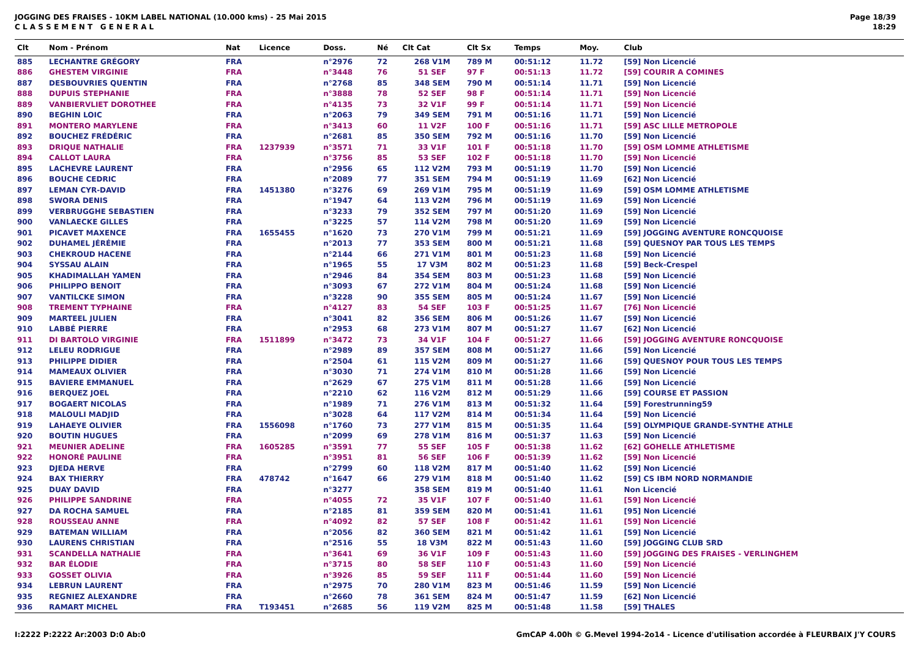JOGGING DES FRAISES - 10KM LABEL NATIONAL (10.000 kms) - 25 Mai 2015
C L A S S E M E N T G E N E R A L
Page 18/39
18:29
| Clt | Nom - Prénom | Nat | Licence | Doss. | Né | Clt Cat | Clt Sx | Temps | Moy. | Club |
| --- | --- | --- | --- | --- | --- | --- | --- | --- | --- | --- |
| 885 | LECHANTRE GRÉGORY | FRA | | n°2976 | 72 | 268 V1M | 789 M | 00:51:12 | 11.72 | [59] Non Licencié |
| 886 | GHESTEM VIRGINIE | FRA | | n°3448 | 76 | 51 SEF | 97 F | 00:51:13 | 11.72 | [59] COURIR A COMINES |
| 887 | DESBOUVRIES QUENTIN | FRA | | n°2768 | 85 | 348 SEM | 790 M | 00:51:14 | 11.71 | [59] Non Licencié |
| 888 | DUPUIS STEPHANIE | FRA | | n°3888 | 78 | 52 SEF | 98 F | 00:51:14 | 11.71 | [59] Non Licencié |
| 889 | VANBIERVLIET DOROTHEE | FRA | | n°4135 | 73 | 32 V1F | 99 F | 00:51:14 | 11.71 | [59] Non Licencié |
| 890 | BEGHIN LOIC | FRA | | n°2063 | 79 | 349 SEM | 791 M | 00:51:16 | 11.71 | [59] Non Licencié |
| 891 | MONTERO MARYLENE | FRA | | n°3413 | 60 | 11 V2F | 100 F | 00:51:16 | 11.71 | [59] ASC LILLE METROPOLE |
| 892 | BOUCHEZ FRÉDÉRIC | FRA | | n°2681 | 85 | 350 SEM | 792 M | 00:51:16 | 11.70 | [59] Non Licencié |
| 893 | DRIQUE NATHALIE | FRA | 1237939 | n°3571 | 71 | 33 V1F | 101 F | 00:51:18 | 11.70 | [59] OSM LOMME ATHLETISME |
| 894 | CALLOT LAURA | FRA | | n°3756 | 85 | 53 SEF | 102 F | 00:51:18 | 11.70 | [59] Non Licencié |
| 895 | LACHEVRE LAURENT | FRA | | n°2956 | 65 | 112 V2M | 793 M | 00:51:19 | 11.70 | [59] Non Licencié |
| 896 | BOUCHE CEDRIC | FRA | | n°2089 | 77 | 351 SEM | 794 M | 00:51:19 | 11.69 | [62] Non Licencié |
| 897 | LEMAN CYR-DAVID | FRA | 1451380 | n°3276 | 69 | 269 V1M | 795 M | 00:51:19 | 11.69 | [59] OSM LOMME ATHLETISME |
| 898 | SWORA DENIS | FRA | | n°1947 | 64 | 113 V2M | 796 M | 00:51:19 | 11.69 | [59] Non Licencié |
| 899 | VERBRUGGHE SEBASTIEN | FRA | | n°3233 | 79 | 352 SEM | 797 M | 00:51:20 | 11.69 | [59] Non Licencié |
| 900 | VANLAECKE GILLES | FRA | | n°3225 | 57 | 114 V2M | 798 M | 00:51:20 | 11.69 | [59] Non Licencié |
| 901 | PICAVET MAXENCE | FRA | 1655455 | n°1620 | 73 | 270 V1M | 799 M | 00:51:21 | 11.69 | [59] JOGGING AVENTURE RONCQUOISE |
| 902 | DUHAMEL JÉRÉMIE | FRA | | n°2013 | 77 | 353 SEM | 800 M | 00:51:21 | 11.68 | [59] QUESNOY PAR TOUS LES TEMPS |
| 903 | CHEKROUD HACENE | FRA | | n°2144 | 66 | 271 V1M | 801 M | 00:51:23 | 11.68 | [59] Non Licencié |
| 904 | SYSSAU ALAIN | FRA | | n°1965 | 55 | 17 V3M | 802 M | 00:51:23 | 11.68 | [59] Beck-Crespel |
| 905 | KHADIMALLAH YAMEN | FRA | | n°2946 | 84 | 354 SEM | 803 M | 00:51:23 | 11.68 | [59] Non Licencié |
| 906 | PHILIPPO BENOIT | FRA | | n°3093 | 67 | 272 V1M | 804 M | 00:51:24 | 11.68 | [59] Non Licencié |
| 907 | VANTILCKE SIMON | FRA | | n°3228 | 90 | 355 SEM | 805 M | 00:51:24 | 11.67 | [59] Non Licencié |
| 908 | TREMENT TYPHAINE | FRA | | n°4127 | 83 | 54 SEF | 103 F | 00:51:25 | 11.67 | [76] Non Licencié |
| 909 | MARTEEL JULIEN | FRA | | n°3041 | 82 | 356 SEM | 806 M | 00:51:26 | 11.67 | [59] Non Licencié |
| 910 | LABBÉ PIERRE | FRA | | n°2953 | 68 | 273 V1M | 807 M | 00:51:27 | 11.67 | [62] Non Licencié |
| 911 | DI BARTOLO VIRGINIE | FRA | 1511899 | n°3472 | 73 | 34 V1F | 104 F | 00:51:27 | 11.66 | [59] JOGGING AVENTURE RONCQUOISE |
| 912 | LELEU RODRIGUE | FRA | | n°2989 | 89 | 357 SEM | 808 M | 00:51:27 | 11.66 | [59] Non Licencié |
| 913 | PHILIPPE DIDIER | FRA | | n°2504 | 61 | 115 V2M | 809 M | 00:51:27 | 11.66 | [59] QUESNOY POUR TOUS LES TEMPS |
| 914 | MAMEAUX OLIVIER | FRA | | n°3030 | 71 | 274 V1M | 810 M | 00:51:28 | 11.66 | [59] Non Licencié |
| 915 | BAVIERE EMMANUEL | FRA | | n°2629 | 67 | 275 V1M | 811 M | 00:51:28 | 11.66 | [59] Non Licencié |
| 916 | BERQUEZ JOEL | FRA | | n°2210 | 62 | 116 V2M | 812 M | 00:51:29 | 11.66 | [59] COURSE ET PASSION |
| 917 | BOGAERT NICOLAS | FRA | | n°1989 | 71 | 276 V1M | 813 M | 00:51:32 | 11.64 | [59] Forestrunning59 |
| 918 | MALOULI MADJID | FRA | | n°3028 | 64 | 117 V2M | 814 M | 00:51:34 | 11.64 | [59] Non Licencié |
| 919 | LAHAEYE OLIVIER | FRA | 1556098 | n°1760 | 73 | 277 V1M | 815 M | 00:51:35 | 11.64 | [59] OLYMPIQUE GRANDE-SYNTHE ATHLE |
| 920 | BOUTIN HUGUES | FRA | | n°2099 | 69 | 278 V1M | 816 M | 00:51:37 | 11.63 | [59] Non Licencié |
| 921 | MEUNIER ADELINE | FRA | 1605285 | n°3591 | 77 | 55 SEF | 105 F | 00:51:38 | 11.62 | [62] GOHELLE ATHLETISME |
| 922 | HONORÉ PAULINE | FRA | | n°3951 | 81 | 56 SEF | 106 F | 00:51:39 | 11.62 | [59] Non Licencié |
| 923 | DJEDA HERVE | FRA | | n°2799 | 60 | 118 V2M | 817 M | 00:51:40 | 11.62 | [59] Non Licencié |
| 924 | BAX THIERRY | FRA | 478742 | n°1647 | 66 | 279 V1M | 818 M | 00:51:40 | 11.62 | [59] CS IBM NORD NORMANDIE |
| 925 | DUAY DAVID | FRA | | n°3277 | | 358 SEM | 819 M | 00:51:40 | 11.61 | Non Licencié |
| 926 | PHILIPPE SANDRINE | FRA | | n°4055 | 72 | 35 V1F | 107 F | 00:51:40 | 11.61 | [59] Non Licencié |
| 927 | DA ROCHA SAMUEL | FRA | | n°2185 | 81 | 359 SEM | 820 M | 00:51:41 | 11.61 | [95] Non Licencié |
| 928 | ROUSSEAU ANNE | FRA | | n°4092 | 82 | 57 SEF | 108 F | 00:51:42 | 11.61 | [59] Non Licencié |
| 929 | BATEMAN WILLIAM | FRA | | n°2056 | 82 | 360 SEM | 821 M | 00:51:42 | 11.61 | [59] Non Licencié |
| 930 | LAURENS CHRISTIAN | FRA | | n°2516 | 55 | 18 V3M | 822 M | 00:51:43 | 11.60 | [59] JOGGING CLUB SRD |
| 931 | SCANDELLA NATHALIE | FRA | | n°3641 | 69 | 36 V1F | 109 F | 00:51:43 | 11.60 | [59] JOGGING DES FRAISES - VERLINGHEM |
| 932 | BAR ÉLODIE | FRA | | n°3715 | 80 | 58 SEF | 110 F | 00:51:43 | 11.60 | [59] Non Licencié |
| 933 | GOSSET OLIVIA | FRA | | n°3926 | 85 | 59 SEF | 111 F | 00:51:44 | 11.60 | [59] Non Licencié |
| 934 | LEBRUN LAURENT | FRA | | n°2975 | 70 | 280 V1M | 823 M | 00:51:46 | 11.59 | [59] Non Licencié |
| 935 | REGNIEZ ALEXANDRE | FRA | | n°2660 | 78 | 361 SEM | 824 M | 00:51:47 | 11.59 | [62] Non Licencié |
| 936 | RAMART MICHEL | FRA | T193451 | n°2685 | 56 | 119 V2M | 825 M | 00:51:48 | 11.58 | [59] THALES |
I:2222 P:2222 Ar:2003 D:0 Ab:0 GmCAP 4.00h © G.Mevel 1994-2o14 - Licence d'utilisation accordée à FLEURBAIX J'Y COURS